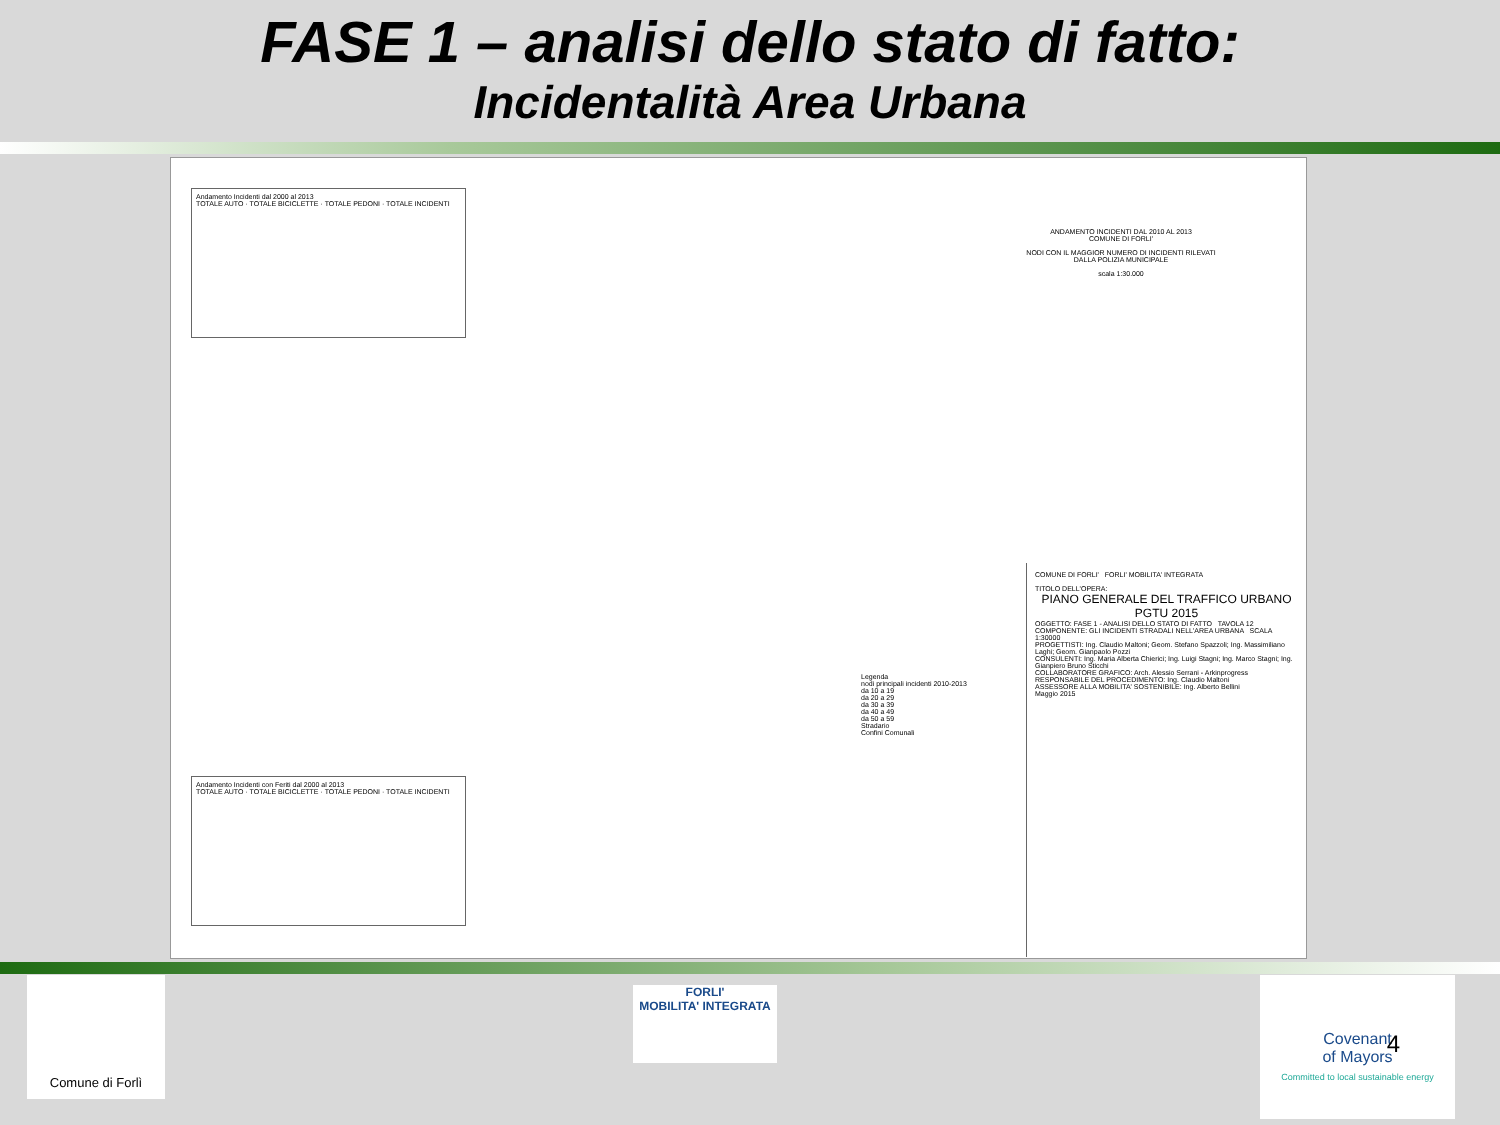FASE 1 – analisi dello stato di fatto:
Incidentalità Area Urbana
Andamento Incidenti dal 2000 al 2013
TOTALE AUTO · TOTALE BICICLETTE · TOTALE PEDONI · TOTALE INCIDENTI
ANDAMENTO INCIDENTI DAL 2010 AL 2013
COMUNE DI FORLI'
NODI CON IL MAGGIOR NUMERO DI INCIDENTI RILEVATI DALLA POLIZIA MUNICIPALE
scala 1:30.000
Legenda
nodi principali incidenti 2010-2013
da 10 a 19
da 20 a 29
da 30 a 39
da 40 a 49
da 50 a 59
Stradario
Confini Comunali
Andamento Incidenti con Feriti dal 2000 al 2013
TOTALE AUTO · TOTALE BICICLETTE · TOTALE PEDONI · TOTALE INCIDENTI
COMUNE DI FORLI' FORLI' MOBILITA' INTEGRATA
TITOLO DELL'OPERA:
PIANO GENERALE DEL TRAFFICO URBANO
PGTU 2015
OGGETTO: FASE 1 - ANALISI DELLO STATO DI FATTO TAVOLA 12
COMPONENTE: GLI INCIDENTI STRADALI NELL'AREA URBANA SCALA 1:30000
PROGETTISTI: Ing. Claudio Maltoni; Geom. Stefano Spazzoli; Ing. Massimiliano Laghi; Geom. Gianpaolo Pozzi
CONSULENTI: Ing. Maria Alberta Chierici; Ing. Luigi Stagni; Ing. Marco Stagni; Ing. Gianpiero Bruno Sticchi
COLLABORATORE GRAFICO: Arch. Alessio Serrani - Arkinprogress
RESPONSABILE DEL PROCEDIMENTO: Ing. Claudio Maltoni
ASSESSORE ALLA MOBILITA' SOSTENIBILE: Ing. Alberto Bellini
Maggio 2015
Comune di Forlì
FORLI'
MOBILITA' INTEGRATA
Covenant
of Mayors
Committed to local sustainable energy
4